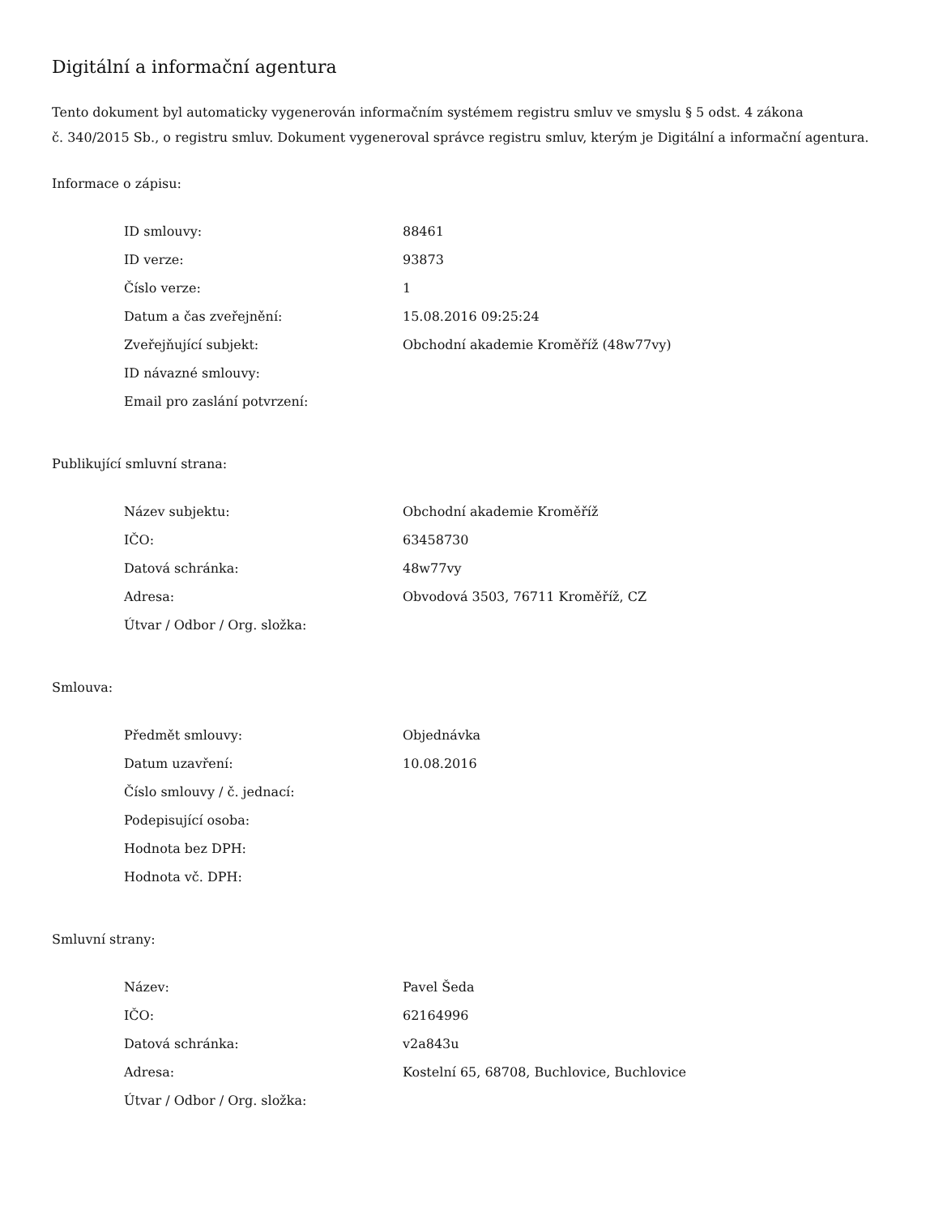Digitální a informační agentura
Tento dokument byl automaticky vygenerován informačním systémem registru smluv ve smyslu § 5 odst. 4 zákona
č. 340/2015 Sb., o registru smluv. Dokument vygeneroval správce registru smluv, kterým je Digitální a informační agentura.
Informace o zápisu:
| ID smlouvy: | 88461 |
| ID verze: | 93873 |
| Číslo verze: | 1 |
| Datum a čas zveřejnění: | 15.08.2016 09:25:24 |
| Zveřejňující subjekt: | Obchodní akademie Kroměříž (48w77vy) |
| ID návazné smlouvy: | |
| Email pro zaslání potvrzení: | |
Publikující smluvní strana:
| Název subjektu: | Obchodní akademie Kroměříž |
| IČO: | 63458730 |
| Datová schránka: | 48w77vy |
| Adresa: | Obvodová 3503, 76711 Kroměříž, CZ |
| Útvar / Odbor / Org. složka: | |
Smlouva:
| Předmět smlouvy: | Objednávka |
| Datum uzavření: | 10.08.2016 |
| Číslo smlouvy / č. jednací: | |
| Podepisující osoba: | |
| Hodnota bez DPH: | |
| Hodnota vč. DPH: | |
Smluvní strany:
| Název: | Pavel Šeda |
| IČO: | 62164996 |
| Datová schránka: | v2a843u |
| Adresa: | Kostelní 65, 68708, Buchlovice, Buchlovice |
| Útvar / Odbor / Org. složka: | |